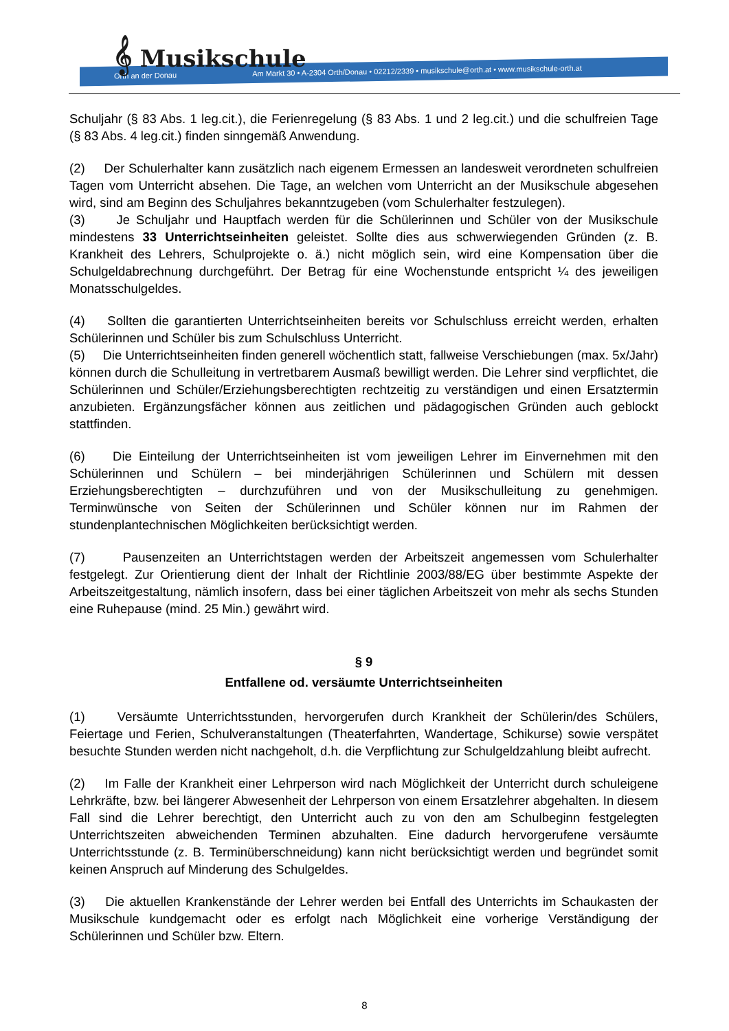Orth an der Donau Am Markt 30 • A-2304 Orth/Donau • 02212/2339 • musikschule@orth.at • www.musikschule-orth.at
𝄞 Musikschule
Schuljahr (§ 83 Abs. 1 leg.cit.), die Ferienregelung (§ 83 Abs. 1 und 2 leg.cit.) und die schulfreien Tage (§ 83 Abs. 4 leg.cit.) finden sinngemäß Anwendung.
(2) Der Schulerhalter kann zusätzlich nach eigenem Ermessen an landesweit verordneten schulfreien Tagen vom Unterricht absehen. Die Tage, an welchen vom Unterricht an der Musikschule abgesehen wird, sind am Beginn des Schuljahres bekanntzugeben (vom Schulerhalter festzulegen).
(3) Je Schuljahr und Hauptfach werden für die Schülerinnen und Schüler von der Musikschule mindestens 33 Unterrichtseinheiten geleistet. Sollte dies aus schwerwiegenden Gründen (z. B. Krankheit des Lehrers, Schulprojekte o. ä.) nicht möglich sein, wird eine Kompensation über die Schulgeldabrechnung durchgeführt. Der Betrag für eine Wochenstunde entspricht ¼ des jeweiligen Monatsschulgeldes.
(4) Sollten die garantierten Unterrichtseinheiten bereits vor Schulschluss erreicht werden, erhalten Schülerinnen und Schüler bis zum Schulschluss Unterricht.
(5) Die Unterrichtseinheiten finden generell wöchentlich statt, fallweise Verschiebungen (max. 5x/Jahr) können durch die Schulleitung in vertretbarem Ausmaß bewilligt werden. Die Lehrer sind verpflichtet, die Schülerinnen und Schüler/Erziehungsberechtigten rechtzeitig zu verständigen und einen Ersatztermin anzubieten. Ergänzungsfächer können aus zeitlichen und pädagogischen Gründen auch geblockt stattfinden.
(6) Die Einteilung der Unterrichtseinheiten ist vom jeweiligen Lehrer im Einvernehmen mit den Schülerinnen und Schülern – bei minderjährigen Schülerinnen und Schülern mit dessen Erziehungsberechtigten – durchzuführen und von der Musikschulleitung zu genehmigen. Terminwünsche von Seiten der Schülerinnen und Schüler können nur im Rahmen der stundenplantechnischen Möglichkeiten berücksichtigt werden.
(7) Pausenzeiten an Unterrichtstagen werden der Arbeitszeit angemessen vom Schulerhalter festgelegt. Zur Orientierung dient der Inhalt der Richtlinie 2003/88/EG über bestimmte Aspekte der Arbeitszeitgestaltung, nämlich insofern, dass bei einer täglichen Arbeitszeit von mehr als sechs Stunden eine Ruhepause (mind. 25 Min.) gewährt wird.
§ 9
Entfallene od. versäumte Unterrichtseinheiten
(1) Versäumte Unterrichtsstunden, hervorgerufen durch Krankheit der Schülerin/des Schülers, Feiertage und Ferien, Schulveranstaltungen (Theaterfahrten, Wandertage, Schikurse) sowie verspätet besuchte Stunden werden nicht nachgeholt, d.h. die Verpflichtung zur Schulgeldzahlung bleibt aufrecht.
(2) Im Falle der Krankheit einer Lehrperson wird nach Möglichkeit der Unterricht durch schuleigene Lehrkräfte, bzw. bei längerer Abwesenheit der Lehrperson von einem Ersatzlehrer abgehalten. In diesem Fall sind die Lehrer berechtigt, den Unterricht auch zu von den am Schulbeginn festgelegten Unterrichtszeiten abweichenden Terminen abzuhalten. Eine dadurch hervorgerufene versäumte Unterrichtsstunde (z. B. Terminüberschneidung) kann nicht berücksichtigt werden und begründet somit keinen Anspruch auf Minderung des Schulgeldes.
(3) Die aktuellen Krankenstände der Lehrer werden bei Entfall des Unterrichts im Schaukasten der Musikschule kundgemacht oder es erfolgt nach Möglichkeit eine vorherige Verständigung der Schülerinnen und Schüler bzw. Eltern.
8